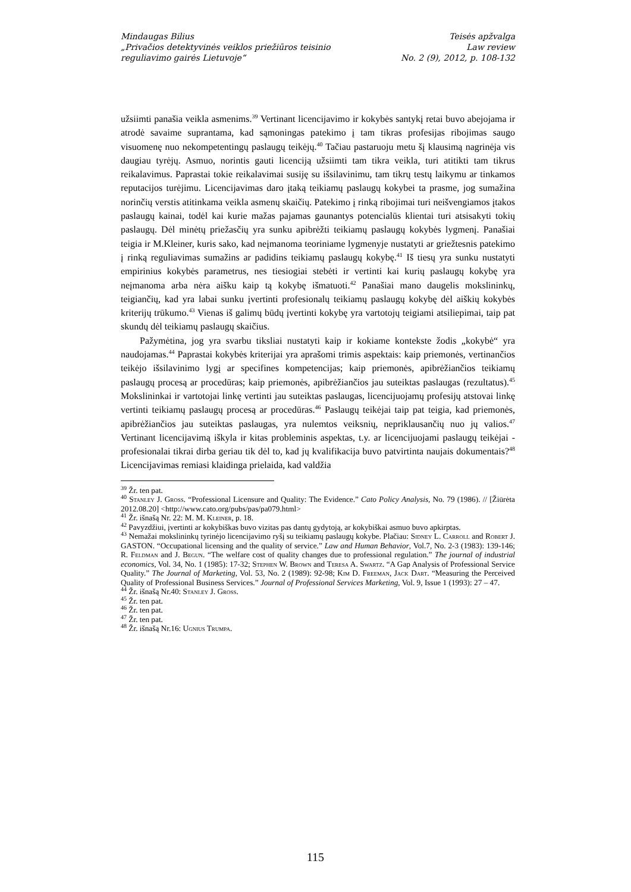Mindaugas Bilius
„Privačios detektyvinės veiklos priežiūros teisinio
reguliavimo gairės Lietuvoje“
Teisės apžvalga
Law review
No. 2 (9), 2012, p. 108-132
užsiimti panašia veikla asmenims.<sup>39</sup> Vertinant licencijavimo ir kokybės santykį retai buvo abejojama ir atrodė savaime suprantama, kad sąmoningas patekimo į tam tikras profesijas ribojimas saugo visuomenę nuo nekompetentingų paslaugų teikėjų.<sup>40</sup> Tačiau pastaruoju metu šį klausimą nagrinėja vis daugiau tyrėjų. Asmuo, norintis gauti licenciją užsiimti tam tikra veikla, turi atitikti tam tikrus reikalavimus. Paprastai tokie reikalavimai susiję su išsilavinimu, tam tikrų testų laikymu ar tinkamos reputacijos turėjimu. Licencijavimas daro įtaką teikiamų paslaugų kokybei ta prasme, jog sumažina norinčių verstis atitinkama veikla asmenų skaičių. Patekimo į rinką ribojimai turi neišvengiamos įtakos paslaugų kainai, todėl kai kurie mažas pajamas gaunantys potencialūs klientai turi atsisakyti tokių paslaugų. Dėl minėtų priežasčių yra sunku apibrėžti teikiamų paslaugų kokybės lygmenį. Panašiai teigia ir M.Kleiner, kuris sako, kad neįmanoma teoriniame lygmenyje nustatyti ar griežtesnis patekimo į rinką reguliavimas sumažins ar padidins teikiamų paslaugų kokybę.<sup>41</sup> Iš tiesų yra sunku nustatyti empirinius kokybės parametrus, nes tiesiogiai stebėti ir vertinti kai kurių paslaugų kokybę yra neįmanoma arba nėra aišku kaip tą kokybę išmatuoti.<sup>42</sup> Panašiai mano daugelis mokslininkų, teigiančių, kad yra labai sunku įvertinti profesionalų teikiamų paslaugų kokybę dėl aiškių kokybės kriterijų trūkumo.<sup>43</sup> Vienas iš galimų būdų įvertinti kokybę yra vartotojų teigiami atsiliepimai, taip pat skundų dėl teikiamų paslaugų skaičius.
Pažymėtina, jog yra svarbu tiksliai nustatyti kaip ir kokiame kontekste žodis „kokybė“ yra naudojamas.<sup>44</sup> Paprastai kokybės kriterijai yra aprašomi trimis aspektais: kaip priemonės, vertinančios teikėjo išsilavinimo lygį ar specifines kompetencijas; kaip priemonės, apibrėžiančios teikiamų paslaugų procesą ar procedūras; kaip priemonės, apibrėžiančios jau suteiktas paslaugas (rezultatus).<sup>45</sup> Mokslininkai ir vartotojai linkę vertinti jau suteiktas paslaugas, licencijuojamų profesijų atstovai linkę vertinti teikiamų paslaugų procesą ar procedūras.<sup>46</sup> Paslaugų teikėjai taip pat teigia, kad priemonės, apibrėžiančios jau suteiktas paslaugas, yra nulemtos veiksnių, nepriklausančių nuo jų valios.<sup>47</sup> Vertinant licencijavimą iškyla ir kitas probleminis aspektas, t.y. ar licencijuojami paslaugų teikėjai - profesionalai tikrai dirba geriau tik dėl to, kad jų kvalifikacija buvo patvirtinta naujais dokumentais?<sup>48</sup> Licencijavimas remiasi klaidinga prielaida, kad valdžia
<sup>39</sup> Žr. ten pat.
<sup>40</sup> Stanley J. Gross. “Professional Licensure and Quality: The Evidence.” Cato Policy Analysis, No. 79 (1986). // [Žiūrėta 2012.08.20] <http://www.cato.org/pubs/pas/pa079.html>
<sup>41</sup> Žr. išnašą Nr. 22: M. M. Kleiner, p. 18.
<sup>42</sup> Pavyzdžiui, įvertinti ar kokybiškas buvo vizitas pas dantų gydytoją, ar kokybiškai asmuo buvo apkirptas.
<sup>43</sup> Nemažai mokslininkų tyrinėjo licencijavimo ryšį su teikiamų paslaugų kokybe. Plačiau: Sidney L. Carroll and Robert J. GASTON. “Occupational licensing and the quality of service.” Law and Human Behavior, Vol.7, No. 2-3 (1983): 139-146; R. Feldman and J. Begun. “The welfare cost of quality changes due to professional regulation.” The journal of industrial economics, Vol. 34, No. 1 (1985): 17-32; Stephen W. Brown and Teresa A. Swartz. “A Gap Analysis of Professional Service Quality.” The Journal of Marketing, Vol. 53, No. 2 (1989): 92-98; Kim D. Freeman, Jack Dart. “Measuring the Perceived Quality of Professional Business Services.” Journal of Professional Services Marketing, Vol. 9, Issue 1 (1993): 27 – 47.
<sup>44</sup> Žr. išnašą Nr.40: Stanley J. Gross.
<sup>45</sup> Žr. ten pat.
<sup>46</sup> Žr. ten pat.
<sup>47</sup> Žr. ten pat.
<sup>48</sup> Žr. išnašą Nr.16: Ugnius Trumpa.
115